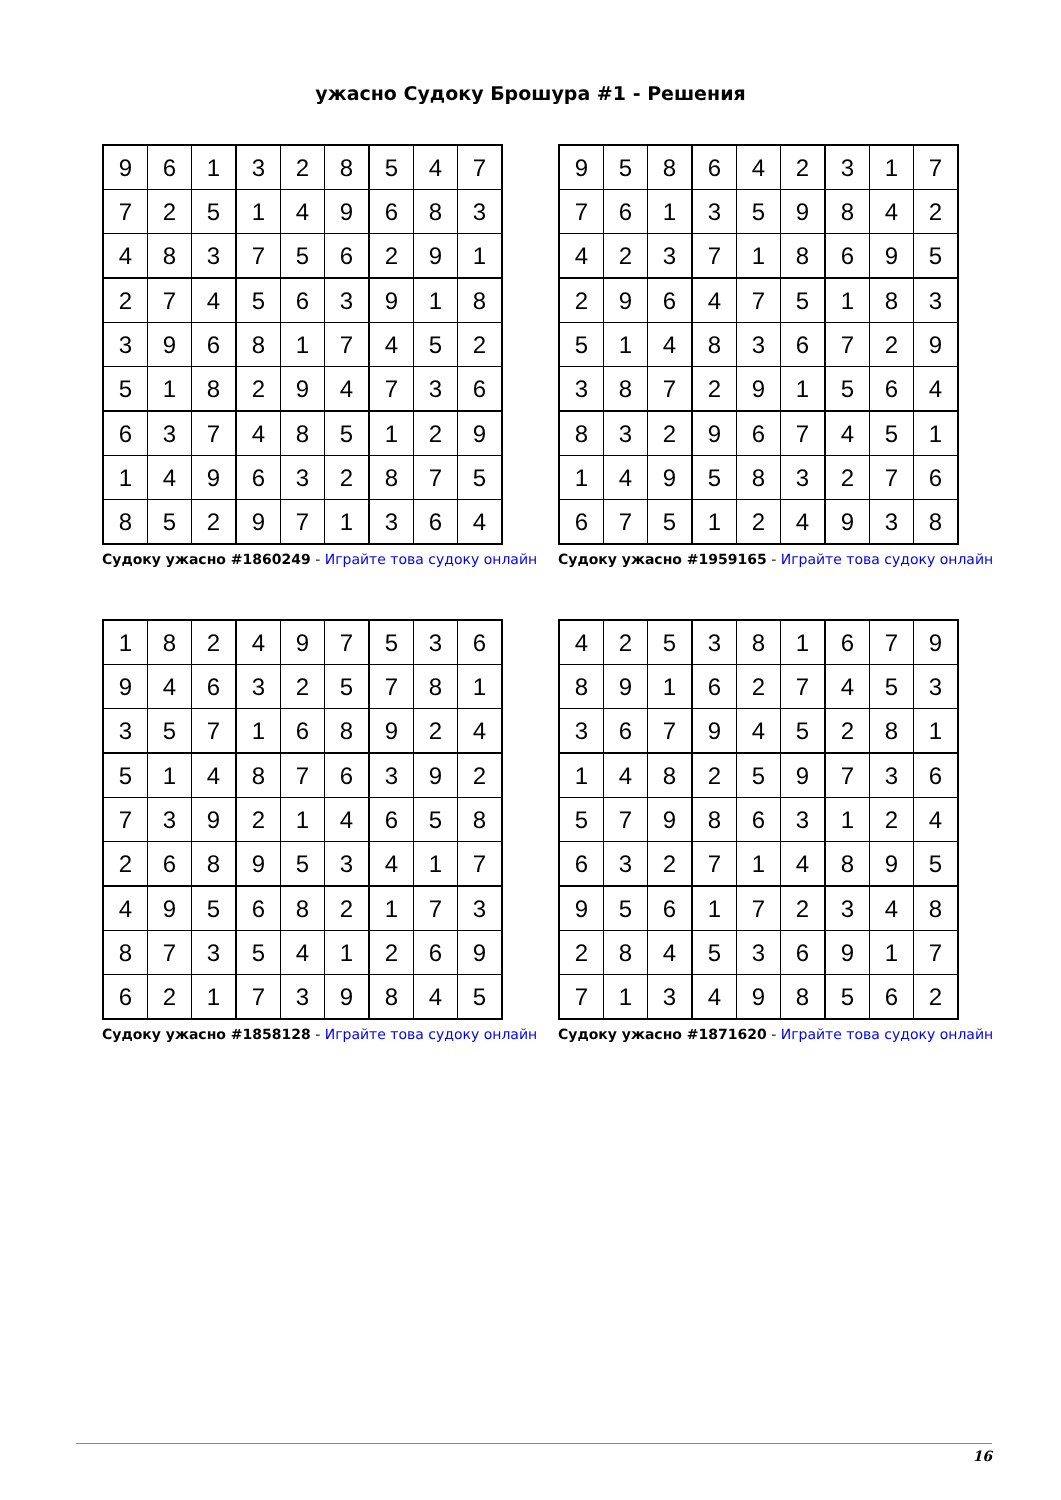ужасно Судоку Брошура #1 - Решения
| 9 | 6 | 1 | 3 | 2 | 8 | 5 | 4 | 7 |
| 7 | 2 | 5 | 1 | 4 | 9 | 6 | 8 | 3 |
| 4 | 8 | 3 | 7 | 5 | 6 | 2 | 9 | 1 |
| 2 | 7 | 4 | 5 | 6 | 3 | 9 | 1 | 8 |
| 3 | 9 | 6 | 8 | 1 | 7 | 4 | 5 | 2 |
| 5 | 1 | 8 | 2 | 9 | 4 | 7 | 3 | 6 |
| 6 | 3 | 7 | 4 | 8 | 5 | 1 | 2 | 9 |
| 1 | 4 | 9 | 6 | 3 | 2 | 8 | 7 | 5 |
| 8 | 5 | 2 | 9 | 7 | 1 | 3 | 6 | 4 |
Судоку ужасно #1860249 - Играйте това судоку онлайн
| 9 | 5 | 8 | 6 | 4 | 2 | 3 | 1 | 7 |
| 7 | 6 | 1 | 3 | 5 | 9 | 8 | 4 | 2 |
| 4 | 2 | 3 | 7 | 1 | 8 | 6 | 9 | 5 |
| 2 | 9 | 6 | 4 | 7 | 5 | 1 | 8 | 3 |
| 5 | 1 | 4 | 8 | 3 | 6 | 7 | 2 | 9 |
| 3 | 8 | 7 | 2 | 9 | 1 | 5 | 6 | 4 |
| 8 | 3 | 2 | 9 | 6 | 7 | 4 | 5 | 1 |
| 1 | 4 | 9 | 5 | 8 | 3 | 2 | 7 | 6 |
| 6 | 7 | 5 | 1 | 2 | 4 | 9 | 3 | 8 |
Судоку ужасно #1959165 - Играйте това судоку онлайн
| 1 | 8 | 2 | 4 | 9 | 7 | 5 | 3 | 6 |
| 9 | 4 | 6 | 3 | 2 | 5 | 7 | 8 | 1 |
| 3 | 5 | 7 | 1 | 6 | 8 | 9 | 2 | 4 |
| 5 | 1 | 4 | 8 | 7 | 6 | 3 | 9 | 2 |
| 7 | 3 | 9 | 2 | 1 | 4 | 6 | 5 | 8 |
| 2 | 6 | 8 | 9 | 5 | 3 | 4 | 1 | 7 |
| 4 | 9 | 5 | 6 | 8 | 2 | 1 | 7 | 3 |
| 8 | 7 | 3 | 5 | 4 | 1 | 2 | 6 | 9 |
| 6 | 2 | 1 | 7 | 3 | 9 | 8 | 4 | 5 |
Судоку ужасно #1858128 - Играйте това судоку онлайн
| 4 | 2 | 5 | 3 | 8 | 1 | 6 | 7 | 9 |
| 8 | 9 | 1 | 6 | 2 | 7 | 4 | 5 | 3 |
| 3 | 6 | 7 | 9 | 4 | 5 | 2 | 8 | 1 |
| 1 | 4 | 8 | 2 | 5 | 9 | 7 | 3 | 6 |
| 5 | 7 | 9 | 8 | 6 | 3 | 1 | 2 | 4 |
| 6 | 3 | 2 | 7 | 1 | 4 | 8 | 9 | 5 |
| 9 | 5 | 6 | 1 | 7 | 2 | 3 | 4 | 8 |
| 2 | 8 | 4 | 5 | 3 | 6 | 9 | 1 | 7 |
| 7 | 1 | 3 | 4 | 9 | 8 | 5 | 6 | 2 |
Судоку ужасно #1871620 - Играйте това судоку онлайн
16